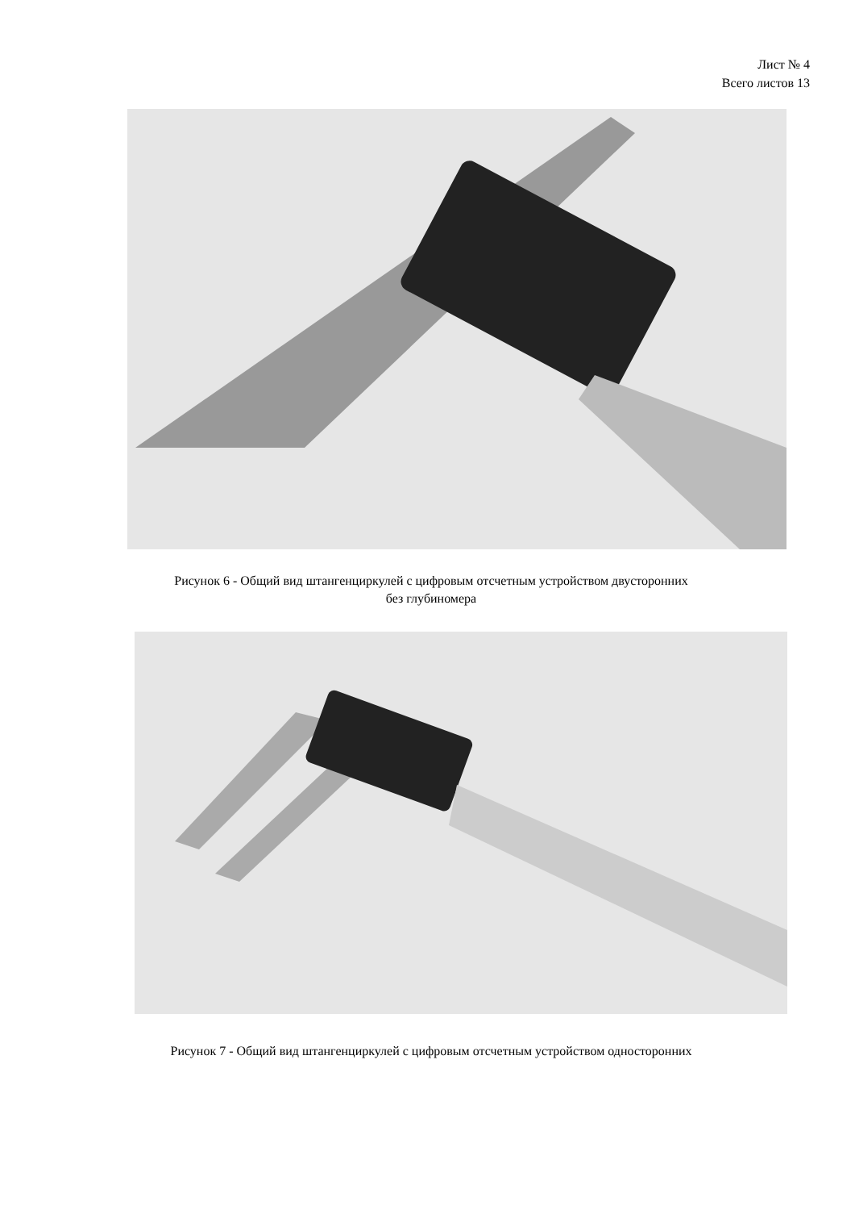Лист № 4
Всего листов 13
Рисунок 6 - Общий вид штангенциркулей с цифровым отсчетным устройством двусторонних
без глубиномера
Рисунок 7 - Общий вид штангенциркулей с цифровым отсчетным устройством односторонних